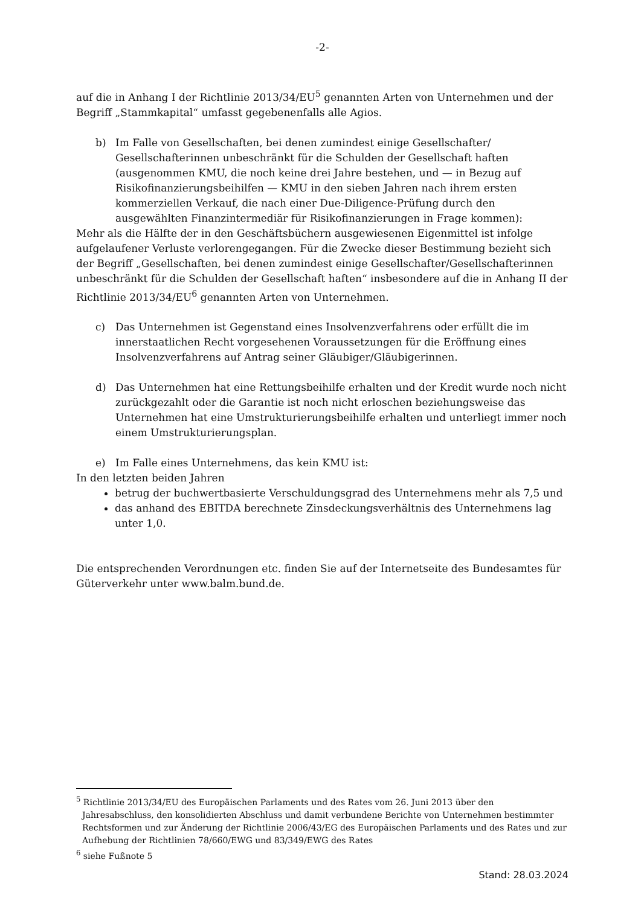-2-
auf die in Anhang I der Richtlinie 2013/34/EU<sup>5</sup> genannten Arten von Unternehmen und der Begriff „Stammkapital“ umfasst gegebenenfalls alle Agios.
b) Im Falle von Gesellschaften, bei denen zumindest einige Gesellschafter/ Gesellschafterinnen unbeschränkt für die Schulden der Gesellschaft haften (ausgenommen KMU, die noch keine drei Jahre bestehen, und — in Bezug auf Risikofinanzierungsbeihilfen — KMU in den sieben Jahren nach ihrem ersten kommerziellen Verkauf, die nach einer Due-Diligence-Prüfung durch den ausgewählten Finanzintermediär für Risikofinanzierungen in Frage kommen):
Mehr als die Hälfte der in den Geschäftsbüchern ausgewiesenen Eigenmittel ist infolge aufgelaufener Verluste verlorengegangen. Für die Zwecke dieser Bestimmung bezieht sich der Begriff „Gesellschaften, bei denen zumindest einige Gesellschafter/Gesellschafterinnen unbeschränkt für die Schulden der Gesellschaft haften“ insbesondere auf die in Anhang II der Richtlinie 2013/34/EU<sup>6</sup> genannten Arten von Unternehmen.
c) Das Unternehmen ist Gegenstand eines Insolvenzverfahrens oder erfüllt die im innerstaatlichen Recht vorgesehenen Voraussetzungen für die Eröffnung eines Insolvenzverfahrens auf Antrag seiner Gläubiger/Gläubigerinnen.
d) Das Unternehmen hat eine Rettungsbeihilfe erhalten und der Kredit wurde noch nicht zurückgezahlt oder die Garantie ist noch nicht erloschen beziehungsweise das Unternehmen hat eine Umstrukturierungsbeihilfe erhalten und unterliegt immer noch einem Umstrukturierungsplan.
e) Im Falle eines Unternehmens, das kein KMU ist:
In den letzten beiden Jahren
betrug der buchwertbasierte Verschuldungsgrad des Unternehmens mehr als 7,5 und
das anhand des EBITDA berechnete Zinsdeckungsverhältnis des Unternehmens lag unter 1,0.
Die entsprechenden Verordnungen etc. finden Sie auf der Internetseite des Bundesamtes für Güterverkehr unter www.balm.bund.de.
<sup>5</sup> Richtlinie 2013/34/EU des Europäischen Parlaments und des Rates vom 26. Juni 2013 über den
Jahresabschluss, den konsolidierten Abschluss und damit verbundene Berichte von Unternehmen bestimmter Rechtsformen und zur Änderung der Richtlinie 2006/43/EG des Europäischen Parlaments und des Rates und zur Aufhebung der Richtlinien 78/660/EWG und 83/349/EWG des Rates
<sup>6</sup> siehe Fußnote 5
Stand: 28.03.2024